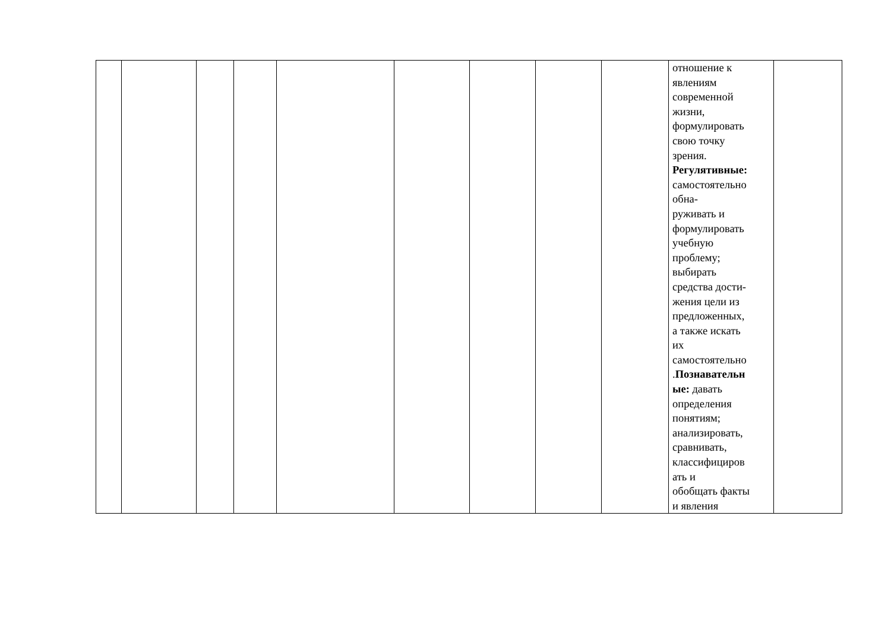| | | | | | | | | | отношение к явлениям современной жизни, формулировать свою точку зрения. Регулятивные: самостоятельно обна- руживать и формулировать учебную проблему; выбирать средства дости- жения цели из предложенных, а также искать их самостоятельно . Познавательн ые: давать определения понятиям; анализировать, сравнивать, классифициров ать и обобщать факты и явления | |